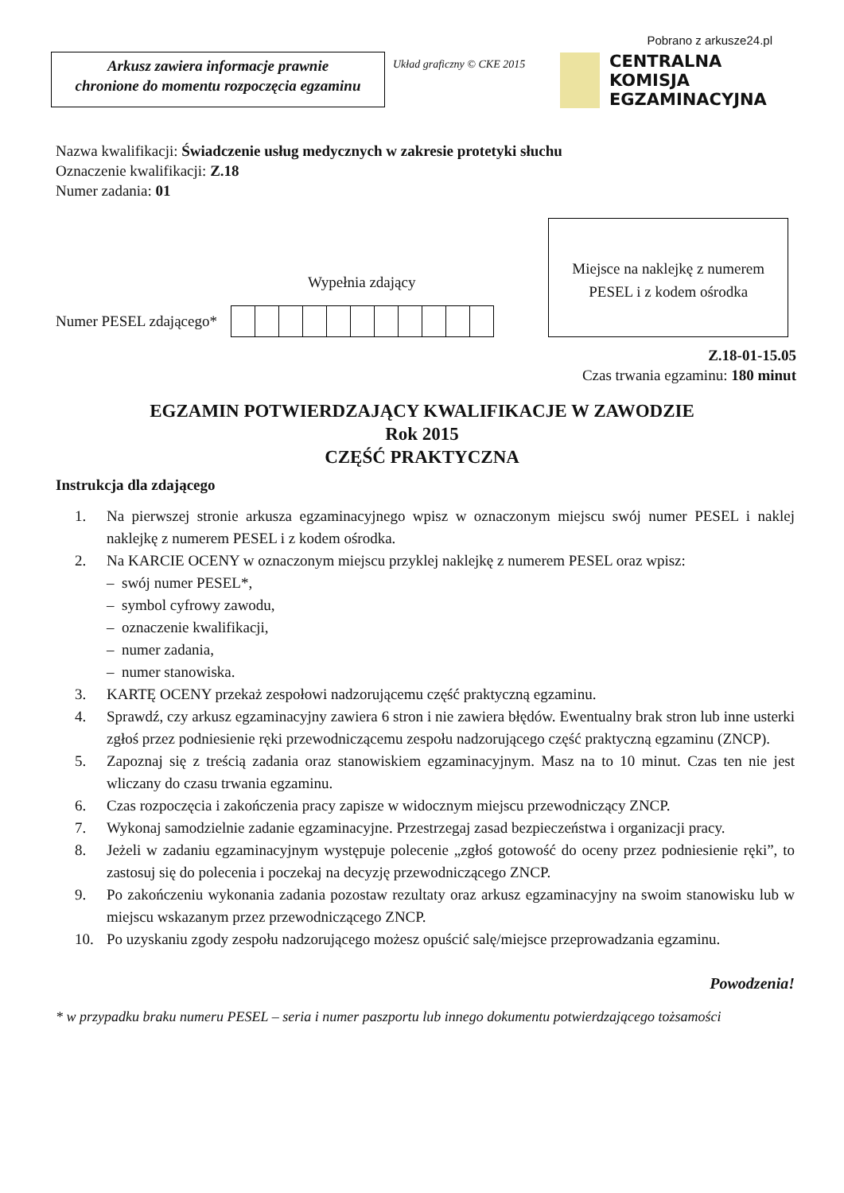Pobrano z arkusze24.pl
Arkusz zawiera informacje prawnie
chronione do momentu rozpoczęcia egzaminu
Układ graficzny © CKE 2015
CENTRALNA
KOMISJA
EGZAMINACYJNA
Nazwa kwalifikacji: Świadczenie usług medycznych w zakresie protetyki słuchu
Oznaczenie kwalifikacji: Z.18
Numer zadania: 01
Wypełnia zdający
Numer PESEL zdającego*
Miejsce na naklejkę z numerem
PESEL i z kodem ośrodka
Z.18-01-15.05
Czas trwania egzaminu: 180 minut
EGZAMIN POTWIERDZAJĄCY KWALIFIKACJE W ZAWODZIE
Rok 2015
CZĘŚĆ PRAKTYCZNA
Instrukcja dla zdającego
1. Na pierwszej stronie arkusza egzaminacyjnego wpisz w oznaczonym miejscu swój numer PESEL i naklej naklejkę z numerem PESEL i z kodem ośrodka.
2. Na KARCIE OCENY w oznaczonym miejscu przyklej naklejkę z numerem PESEL oraz wpisz:
– swój numer PESEL*,
– symbol cyfrowy zawodu,
– oznaczenie kwalifikacji,
– numer zadania,
– numer stanowiska.
3. KARTĘ OCENY przekaż zespołowi nadzorującemu część praktyczną egzaminu.
4. Sprawdź, czy arkusz egzaminacyjny zawiera 6 stron i nie zawiera błędów. Ewentualny brak stron lub inne usterki zgłoś przez podniesienie ręki przewodniczącemu zespołu nadzorującego część praktyczną egzaminu (ZNCP).
5. Zapoznaj się z treścią zadania oraz stanowiskiem egzaminacyjnym. Masz na to 10 minut. Czas ten nie jest wliczany do czasu trwania egzaminu.
6. Czas rozpoczęcia i zakończenia pracy zapisze w widocznym miejscu przewodniczący ZNCP.
7. Wykonaj samodzielnie zadanie egzaminacyjne. Przestrzegaj zasad bezpieczeństwa i organizacji pracy.
8. Jeżeli w zadaniu egzaminacyjnym występuje polecenie „zgłoś gotowość do oceny przez podniesienie ręki”, to zastosuj się do polecenia i poczekaj na decyzję przewodniczącego ZNCP.
9. Po zakończeniu wykonania zadania pozostaw rezultaty oraz arkusz egzaminacyjny na swoim stanowisku lub w miejscu wskazanym przez przewodniczącego ZNCP.
10. Po uzyskaniu zgody zespołu nadzorującego możesz opuścić salę/miejsce przeprowadzania egzaminu.
Powodzenia!
* w przypadku braku numeru PESEL – seria i numer paszportu lub innego dokumentu potwierdzającego tożsamości